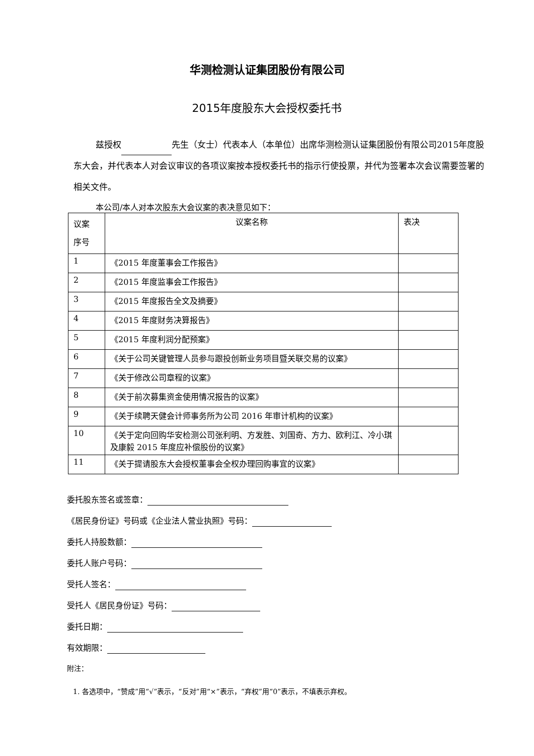华测检测认证集团股份有限公司
2015年度股东大会授权委托书
兹授权 先生（女士）代表本人（本单位）出席华测检测认证集团股份有限公司2015年度股东大会，并代表本人对会议审议的各项议案按本授权委托书的指示行使投票，并代为签署本次会议需要签署的相关文件。
本公司/本人对本次股东大会议案的表决意见如下：
| 议案 序号 | 议案名称 | 表决 |
| 1 | 《2015 年度董事会工作报告》 | |
| 2 | 《2015 年度监事会工作报告》 | |
| 3 | 《2015 年度报告全文及摘要》 | |
| 4 | 《2015 年度财务决算报告》 | |
| 5 | 《2015 年度利润分配预案》 | |
| 6 | 《关于公司关键管理人员参与跟投创新业务项目暨关联交易的议案》 | |
| 7 | 《关于修改公司章程的议案》 | |
| 8 | 《关于前次募集资金使用情况报告的议案》 | |
| 9 | 《关于续聘天健会计师事务所为公司 2016 年审计机构的议案》 | |
| 10 | 《关于定向回购华安检测公司张利明、方发胜、刘国奇、方力、欧利江、冷小琪及康毅 2015 年度应补偿股份的议案》 | |
| 11 | 《关于提请股东大会授权董事会全权办理回购事宜的议案》 | |
委托股东签名或签章：
《居民身份证》号码或《企业法人营业执照》号码：
委托人持股数额：
委托人账户号码：
受托人签名：
受托人《居民身份证》号码：
委托日期：
有效期限：
附注：
1. 各选项中，“赞成”用“√”表示，“反对”用“×”表示，“弃权”用“0”表示，不填表示弃权。